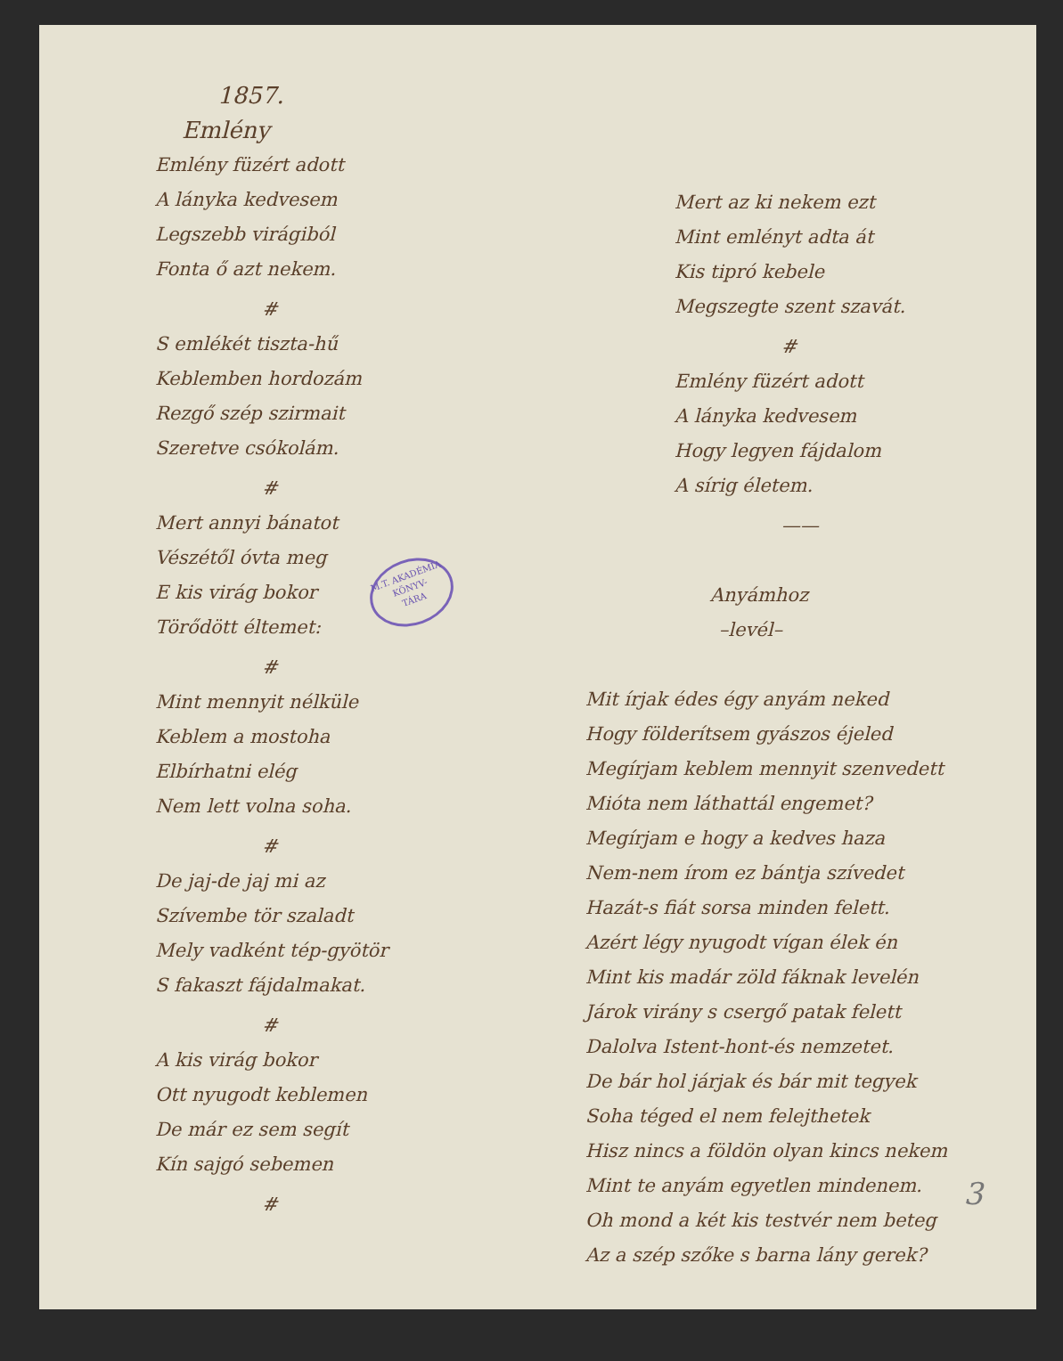1857.
Emlény
Emlény füzért adott
A lányka kedvesem
Legszebb virágiból
Fonta ő azt nekem.
#
S emlékét tiszta-hű
Keblemben hordozám
Rezgő szép szirmait
Szeretve csókolám.
#
Mert annyi bánatot
Vészétől óvta meg
E kis virág bokor
Törődött éltemet:
#
Mint mennyit nélküle
Keblem a mostoha
Elbírhatni elég
Nem lett volna soha.
#
De jaj-de jaj mi az
Szívembe tör szaladt
Mely vadként tép-gyötör
S fakaszt fájdalmakat.
#
A kis virág bokor
Ott nyugodt keblemen
De már ez sem segít
Kín sajgó sebemen
#
Mert az ki nekem ezt
Mint emlényt adta át
Kis tipró kebele
Megszegte szent szavát.
#
Emlény füzért adott
A lányka kedvesem
Hogy legyen fájdalom
A sírig életem.
——
Anyámhoz
–levél–
Mit írjak édes égy anyám neked
Hogy földerítsem gyászos éjeled
Megírjam keblem mennyit szenvedett
Mióta nem láthattál engemet?
Megírjam e hogy a kedves haza
Nem-nem írom ez bántja szívedet
Hazát-s fiát sorsa minden felett.
Azért légy nyugodt vígan élek én
Mint kis madár zöld fáknak levelén
Járok virány s csergő patak felett
Dalolva Istent-hont-és nemzetet.
De bár hol járjak és bár mit tegyek
Soha téged el nem felejthetek
Hisz nincs a földön olyan kincs nekem
Mint te anyám egyetlen mindenem.
Oh mond a két kis testvér nem beteg
Az a szép szőke s barna lány gerek?
M.T. AKADÉMIA
KÖNYV-
TÁRA
3